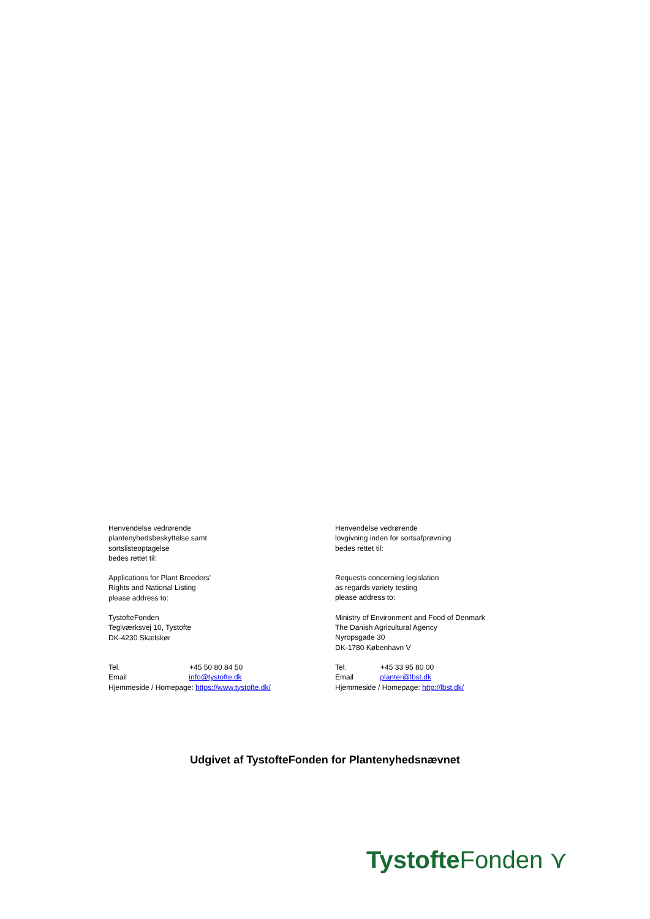Henvendelse vedrørende
plantenyhedsbeskyttelse samt
sortslisteoptagelse
bedes rettet til:
Applications for Plant Breeders'
Rights and National Listing
please address to:
TystofteFonden
Teglværksvej 10, Tystofte
DK-4230 Skælskør
Tel. +45 50 80 84 50
Email info@tystofte.dk
Hjemmeside / Homepage: https://www.tystofte.dk/
Henvendelse vedrørende
lovgivning inden for sortsafprøvning
bedes rettet til:
Requests concerning legislation
as regards variety testing
please address to:
Ministry of Environment and Food of Denmark
The Danish Agricultural Agency
Nyropsgade 30
DK-1780 København V
Tel. +45 33 95 80 00
Email planter@lbst.dk
Hjemmeside / Homepage: http://lbst.dk/
Udgivet af TystofteFonden for Plantenyhedsnævnet
Tystofte Fonden ⋎